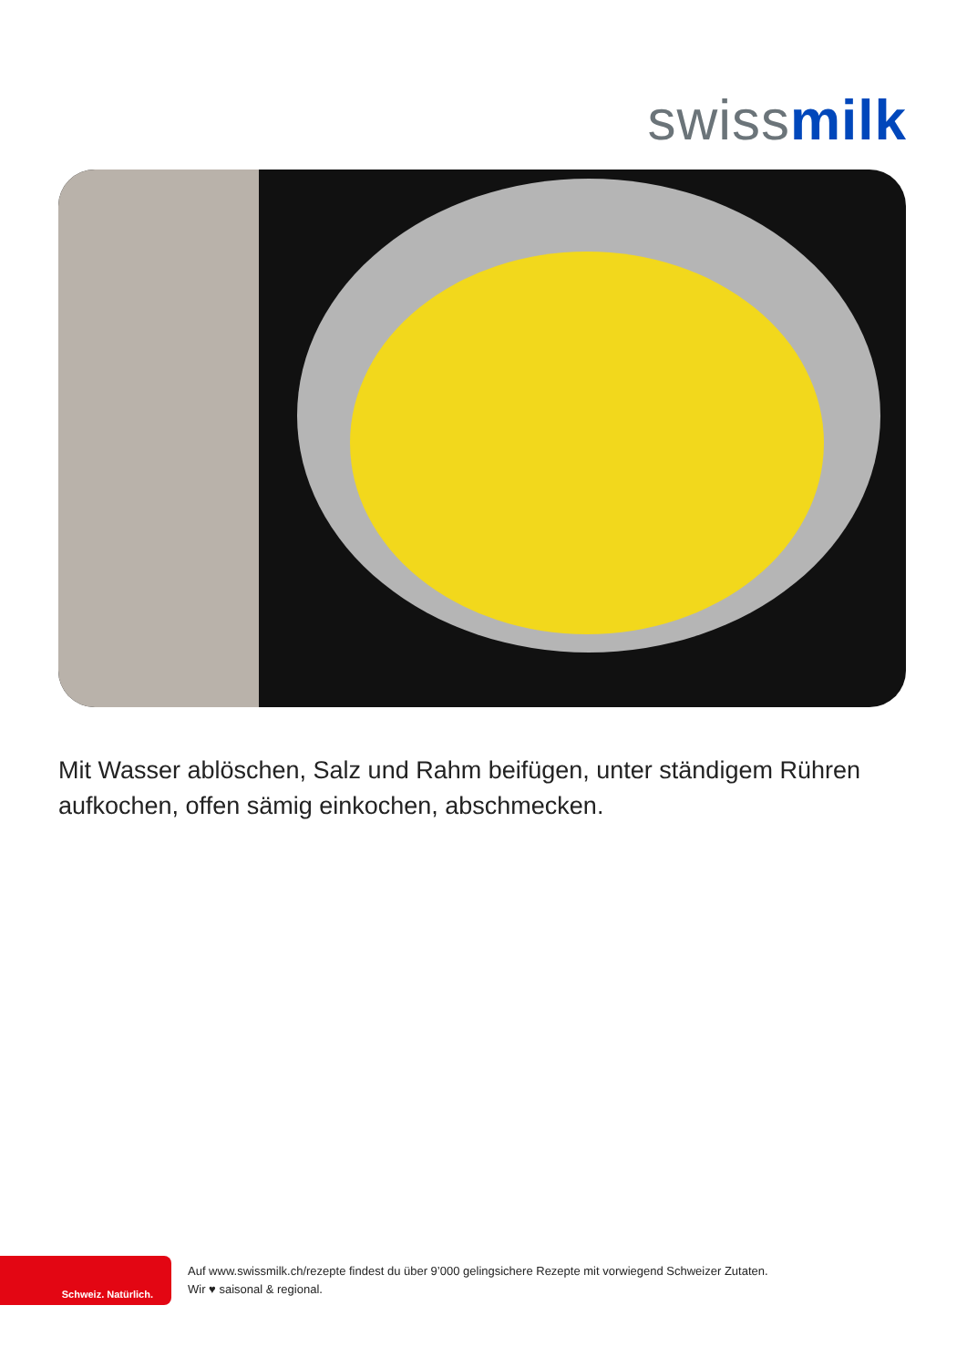swiss milk
Mit Wasser ablöschen, Salz und Rahm beifügen, unter ständigem Rühren aufkochen, offen sämig einkochen, abschmecken.
Schweiz. Natürlich.
Auf www.swissmilk.ch/rezepte findest du über 9’000 gelingsichere Rezepte mit vorwiegend Schweizer Zutaten.
Wir ♥ saisonal & regional.